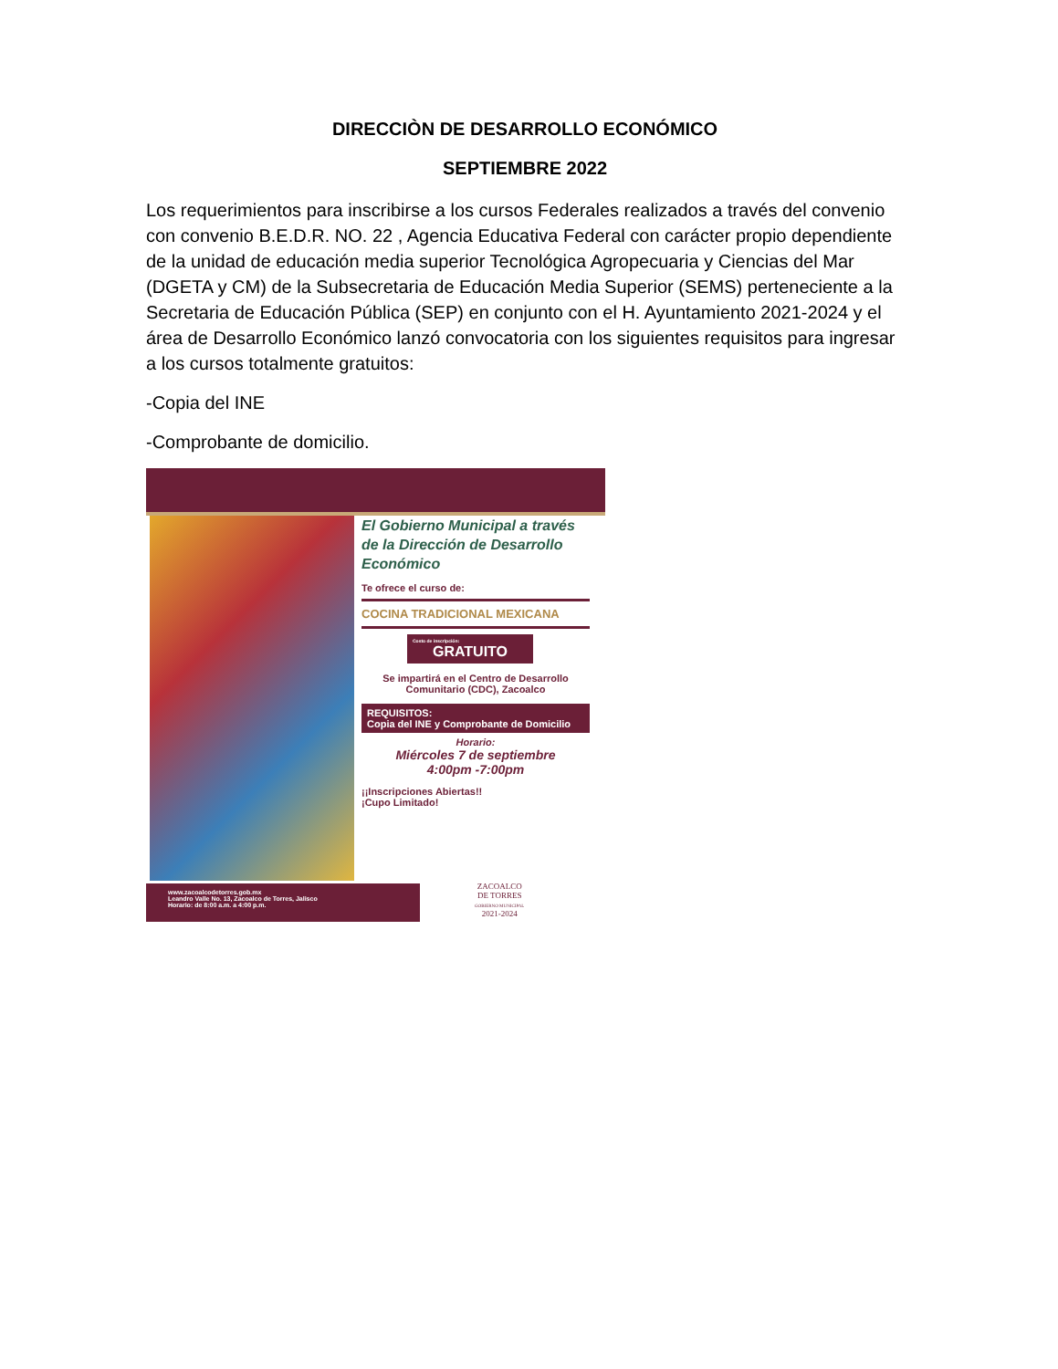DIRECCIÒN DE DESARROLLO ECONÓMICO
SEPTIEMBRE 2022
Los requerimientos para inscribirse a los cursos Federales realizados a través del convenio con convenio B.E.D.R. NO. 22 , Agencia Educativa Federal con carácter propio dependiente de la unidad de educación media superior Tecnológica Agropecuaria y Ciencias del Mar (DGETA y CM) de la Subsecretaria de Educación Media Superior (SEMS) perteneciente a la Secretaria de Educación Pública (SEP) en conjunto con el H. Ayuntamiento 2021-2024 y el área de Desarrollo Económico lanzó convocatoria con los siguientes requisitos para ingresar a los cursos totalmente gratuitos:
-Copia del INE
-Comprobante de domicilio.
El Gobierno Municipal a través de la Dirección de Desarrollo Económico
Te ofrece el curso de:
COCINA TRADICIONAL MEXICANA
Costo de inscripción:
GRATUITO
Se impartirá en el Centro de Desarrollo Comunitario (CDC), Zacoalco
REQUISITOS:
Copia del INE y Comprobante de Domicilio
Horario:
Miércoles 7 de septiembre
4:00pm -7:00pm
¡¡Inscripciones Abiertas!!
¡Cupo Limitado!
www.zacoalcodetorres.gob.mx
Leandro Valle No. 13, Zacoalco de Torres, Jalisco
Horario: de 8:00 a.m. a 4:00 p.m.
ZACOALCO
DE TORRES
GOBIERNO MUNICIPAL
2021-2024